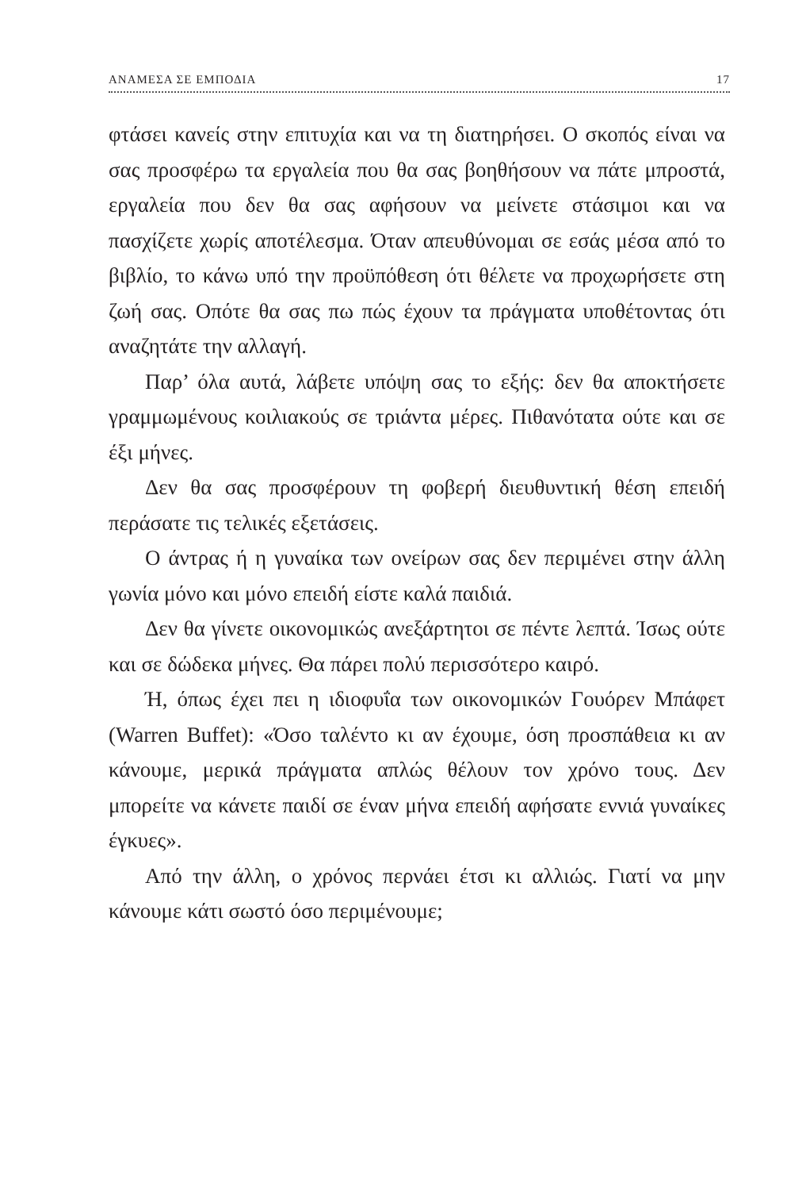ΑΝΑΜΕΣΑ ΣΕ ΕΜΠΟΔΙΑ 17
φτάσει κανείς στην επιτυχία και να τη διατηρήσει. Ο σκοπός είναι να σας προσφέρω τα εργαλεία που θα σας βοηθήσουν να πάτε μπροστά, εργαλεία που δεν θα σας αφήσουν να μείνετε στάσιμοι και να πασχίζετε χωρίς αποτέλεσμα. Όταν απευθύνομαι σε εσάς μέσα από το βιβλίο, το κάνω υπό την προϋπόθεση ότι θέλετε να προχωρήσετε στη ζωή σας. Οπότε θα σας πω πώς έχουν τα πράγματα υποθέτοντας ότι αναζητάτε την αλλαγή.
Παρ’ όλα αυτά, λάβετε υπόψη σας το εξής: δεν θα αποκτήσετε γραμμωμένους κοιλιακούς σε τριάντα μέρες. Πιθανότατα ούτε και σε έξι μήνες.
Δεν θα σας προσφέρουν τη φοβερή διευθυντική θέση επειδή περάσατε τις τελικές εξετάσεις.
Ο άντρας ή η γυναίκα των ονείρων σας δεν περιμένει στην άλλη γωνία μόνο και μόνο επειδή είστε καλά παιδιά.
Δεν θα γίνετε οικονομικώς ανεξάρτητοι σε πέντε λεπτά. Ίσως ούτε και σε δώδεκα μήνες. Θα πάρει πολύ περισσότερο καιρό.
Ή, όπως έχει πει η ιδιοφυΐα των οικονομικών Γουόρεν Μπάφετ (Warren Buffet): «Όσο ταλέντο κι αν έχουμε, όση προσπάθεια κι αν κάνουμε, μερικά πράγματα απλώς θέλουν τον χρόνο τους. Δεν μπορείτε να κάνετε παιδί σε έναν μήνα επειδή αφήσατε εννιά γυναίκες έγκυες».
Από την άλλη, ο χρόνος περνάει έτσι κι αλλιώς. Γιατί να μην κάνουμε κάτι σωστό όσο περιμένουμε;